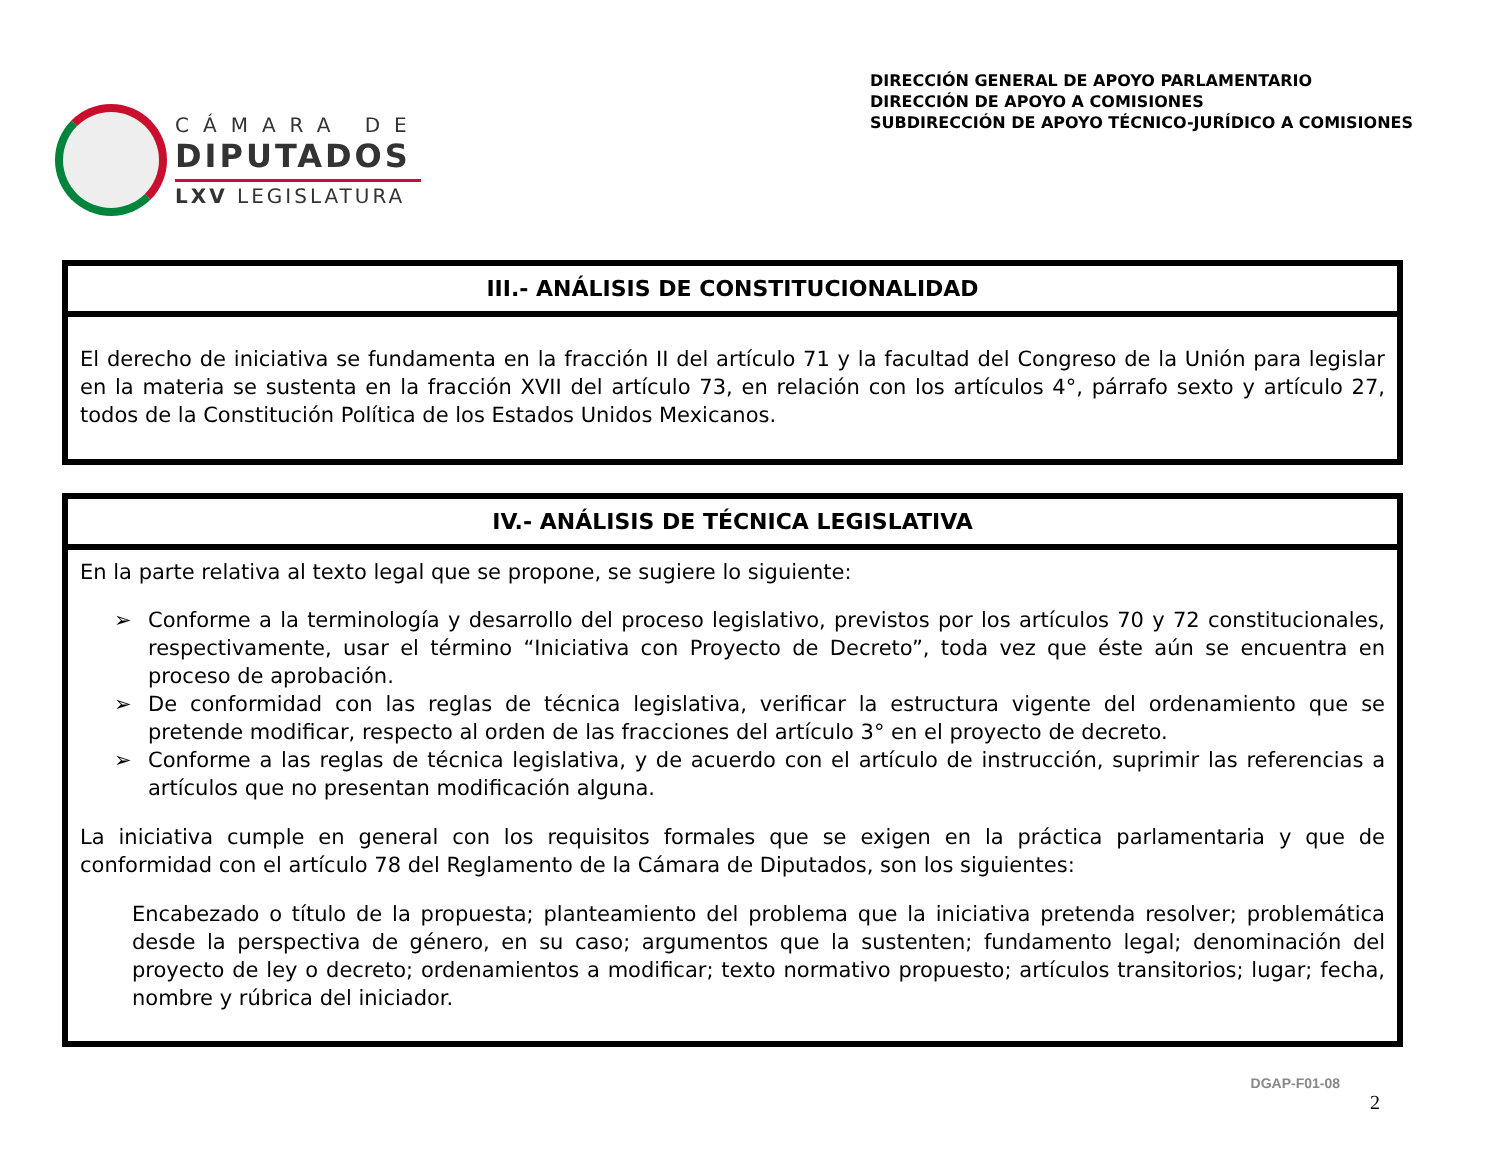CÁMARA DE
DIPUTADOS
LXV LEGISLATURA
DIRECCIÓN GENERAL DE APOYO PARLAMENTARIO
DIRECCIÓN DE APOYO A COMISIONES
SUBDIRECCIÓN DE APOYO TÉCNICO-JURÍDICO A COMISIONES
III.- ANÁLISIS DE CONSTITUCIONALIDAD
El derecho de iniciativa se fundamenta en la fracción II del artículo 71 y la facultad del Congreso de la Unión para legislar en la materia se sustenta en la fracción XVII del artículo 73, en relación con los artículos 4°, párrafo sexto y artículo 27, todos de la Constitución Política de los Estados Unidos Mexicanos.
IV.- ANÁLISIS DE TÉCNICA LEGISLATIVA
En la parte relativa al texto legal que se propone, se sugiere lo siguiente:
➢ Conforme a la terminología y desarrollo del proceso legislativo, previstos por los artículos 70 y 72 constitucionales, respectivamente, usar el término “Iniciativa con Proyecto de Decreto”, toda vez que éste aún se encuentra en proceso de aprobación.
➢ De conformidad con las reglas de técnica legislativa, verificar la estructura vigente del ordenamiento que se pretende modificar, respecto al orden de las fracciones del artículo 3° en el proyecto de decreto.
➢ Conforme a las reglas de técnica legislativa, y de acuerdo con el artículo de instrucción, suprimir las referencias a artículos que no presentan modificación alguna.
La iniciativa cumple en general con los requisitos formales que se exigen en la práctica parlamentaria y que de conformidad con el artículo 78 del Reglamento de la Cámara de Diputados, son los siguientes:
Encabezado o título de la propuesta; planteamiento del problema que la iniciativa pretenda resolver; problemática desde la perspectiva de género, en su caso; argumentos que la sustenten; fundamento legal; denominación del proyecto de ley o decreto; ordenamientos a modificar; texto normativo propuesto; artículos transitorios; lugar; fecha, nombre y rúbrica del iniciador.
DGAP-F01-08
2